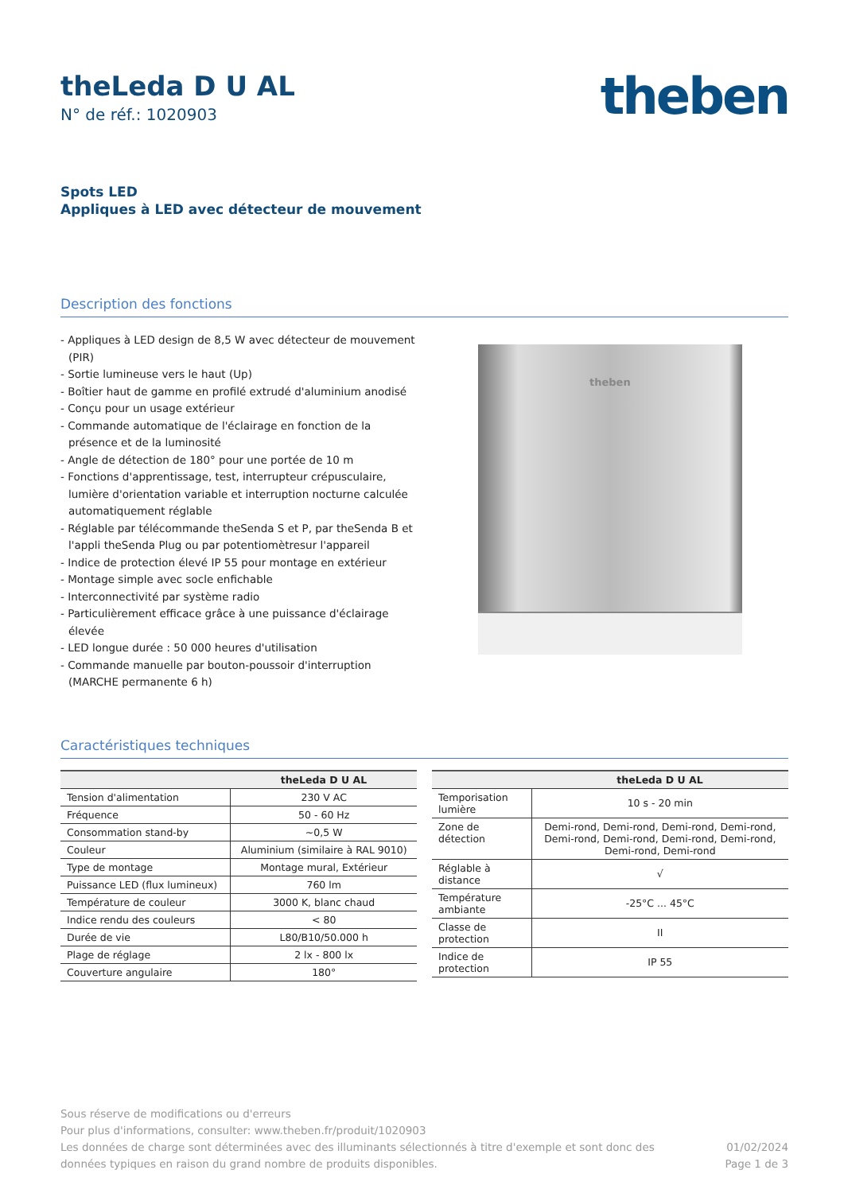theLeda D U AL
N° de réf.: 1020903
theben
Spots LED
Appliques à LED avec détecteur de mouvement
Description des fonctions
- Appliques à LED design de 8,5 W avec détecteur de mouvement (PIR)
- Sortie lumineuse vers le haut (Up)
- Boîtier haut de gamme en profilé extrudé d'aluminium anodisé
- Conçu pour un usage extérieur
- Commande automatique de l'éclairage en fonction de la présence et de la luminosité
- Angle de détection de 180° pour une portée de 10 m
- Fonctions d'apprentissage, test, interrupteur crépusculaire, lumière d'orientation variable et interruption nocturne calculée automatiquement réglable
- Réglable par télécommande theSenda S et P, par theSenda B et l'appli theSenda Plug ou par potentiomètresur l'appareil
- Indice de protection élevé IP 55 pour montage en extérieur
- Montage simple avec socle enfichable
- Interconnectivité par système radio
- Particulièrement efficace grâce à une puissance d'éclairage élevée
- LED longue durée : 50 000 heures d'utilisation
- Commande manuelle par bouton-poussoir d'interruption (MARCHE permanente 6 h)
theben
Caractéristiques techniques
| | theLeda D U AL |
| --- | --- |
| Tension d'alimentation | 230 V AC |
| Fréquence | 50 - 60 Hz |
| Consommation stand-by | ~0,5 W |
| Couleur | Aluminium (similaire à RAL 9010) |
| Type de montage | Montage mural, Extérieur |
| Puissance LED (flux lumineux) | 760 lm |
| Température de couleur | 3000 K, blanc chaud |
| Indice rendu des couleurs | < 80 |
| Durée de vie | L80/B10/50.000 h |
| Plage de réglage | 2 lx - 800 lx |
| Couverture angulaire | 180° |
| | theLeda D U AL |
| --- | --- |
| Temporisation lumière | 10 s - 20 min |
| Zone de détection | Demi-rond, Demi-rond, Demi-rond, Demi-rond, Demi-rond, Demi-rond, Demi-rond, Demi-rond, Demi-rond, Demi-rond |
| Réglable à distance | √ |
| Température ambiante | -25°C ... 45°C |
| Classe de protection | II |
| Indice de protection | IP 55 |
Sous réserve de modifications ou d'erreurs
Pour plus d'informations, consulter: www.theben.fr/produit/1020903
Les données de charge sont déterminées avec des illuminants sélectionnés à titre d'exemple et sont donc des
données typiques en raison du grand nombre de produits disponibles.
01/02/2024
Page 1 de 3